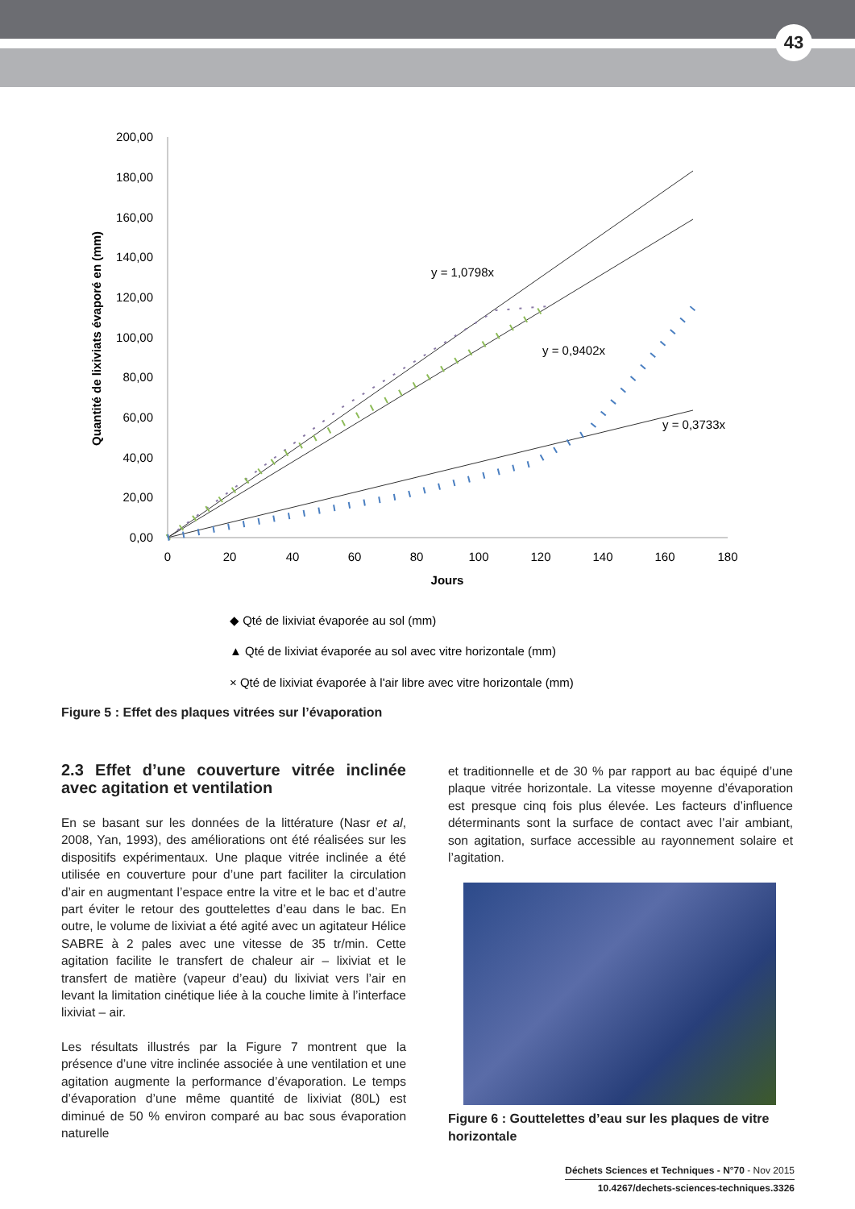43
200,00
180,00
160,00
140,00
120,00
100,00
80,00
60,00
40,00
20,00
0,00
0
20
40
60
80
100
120
140
160
180
Jours
Quantité de lixiviats évaporé en (mm)
y = 1,0798x
y = 0,9402x
y = 0,3733x
◆ Qté de lixiviat évaporée au sol (mm)
▲ Qté de lixiviat évaporée au sol avec vitre horizontale (mm)
× Qté de lixiviat évaporée à l'air libre avec vitre horizontale (mm)
Figure 5 : Effet des plaques vitrées sur l’évaporation
2.3 Effet d’une couverture vitrée inclinée avec agitation et ventilation
En se basant sur les données de la littérature (Nasr et al, 2008, Yan, 1993), des améliorations ont été réalisées sur les dispositifs expérimentaux. Une plaque vitrée inclinée a été utilisée en couverture pour d’une part faciliter la circulation d’air en augmentant l’espace entre la vitre et le bac et d’autre part éviter le retour des gouttelettes d’eau dans le bac. En outre, le volume de lixiviat a été agité avec un agitateur Hélice SABRE à 2 pales avec une vitesse de 35 tr/min. Cette agitation facilite le transfert de chaleur air – lixiviat et le transfert de matière (vapeur d’eau) du lixiviat vers l’air en levant la limitation cinétique liée à la couche limite à l’interface lixiviat – air.
Les résultats illustrés par la Figure 7 montrent que la présence d’une vitre inclinée associée à une ventilation et une agitation augmente la performance d’évaporation. Le temps d’évaporation d’une même quantité de lixiviat (80L) est diminué de 50 % environ comparé au bac sous évaporation naturelle
et traditionnelle et de 30 % par rapport au bac équipé d’une plaque vitrée horizontale. La vitesse moyenne d’évaporation est presque cinq fois plus élevée. Les facteurs d’influence déterminants sont la surface de contact avec l’air ambiant, son agitation, surface accessible au rayonnement solaire et l’agitation.
Figure 6 : Gouttelettes d’eau sur les plaques de vitre horizontale
Déchets Sciences et Techniques - N°70 - Nov 2015
10.4267/dechets-sciences-techniques.3326